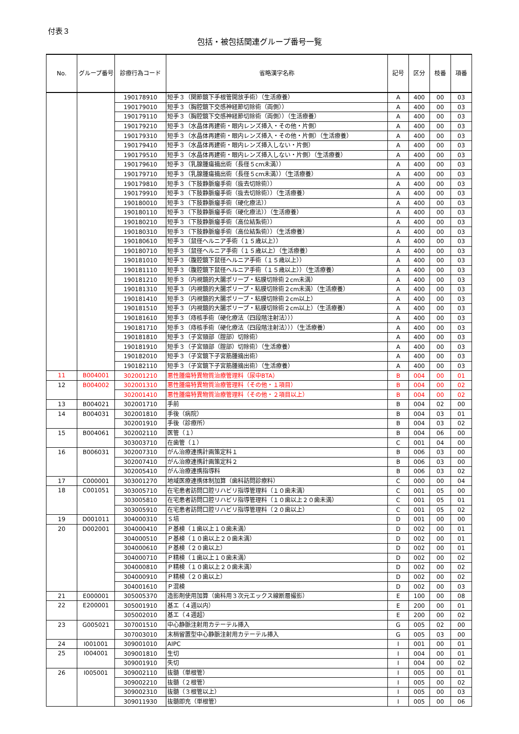付表３
包括・被包括関連グループ番号一覧
| No. | グループ番号 | 診療行為コード | 省略漢字名称 | 記号 | 区分 | 枝番 | 項番 |
| --- | --- | --- | --- | --- | --- | --- | --- |
| | | 190178910 | 短手３（関節鏡下手根管開放手術）（生活療養） | A | 400 | 00 | 03 |
| | | 190179010 | 短手３（胸腔鏡下交感神経節切除術（両側）） | A | 400 | 00 | 03 |
| | | 190179110 | 短手３（胸腔鏡下交感神経節切除術（両側））（生活療養） | A | 400 | 00 | 03 |
| | | 190179210 | 短手３（水晶体再建術・眼内レンズ挿入・その他・片側） | A | 400 | 00 | 03 |
| | | 190179310 | 短手３（水晶体再建術・眼内レンズ挿入・その他・片側）（生活療養） | A | 400 | 00 | 03 |
| | | 190179410 | 短手３（水晶体再建術・眼内レンズ挿入しない・片側） | A | 400 | 00 | 03 |
| | | 190179510 | 短手３（水晶体再建術・眼内レンズ挿入しない・片側）（生活療養） | A | 400 | 00 | 03 |
| | | 190179610 | 短手３（乳腺腫瘍摘出術（長径５cm未満）） | A | 400 | 00 | 03 |
| | | 190179710 | 短手３（乳腺腫瘍摘出術（長径５cm未満））（生活療養） | A | 400 | 00 | 03 |
| | | 190179810 | 短手３（下肢静脈瘤手術（抜去切除術）） | A | 400 | 00 | 03 |
| | | 190179910 | 短手３（下肢静脈瘤手術（抜去切除術））（生活療養） | A | 400 | 00 | 03 |
| | | 190180010 | 短手３（下肢静脈瘤手術（硬化療法）） | A | 400 | 00 | 03 |
| | | 190180110 | 短手３（下肢静脈瘤手術（硬化療法））（生活療養） | A | 400 | 00 | 03 |
| | | 190180210 | 短手３（下肢静脈瘤手術（高位結紮術）） | A | 400 | 00 | 03 |
| | | 190180310 | 短手３（下肢静脈瘤手術（高位結紮術））（生活療養） | A | 400 | 00 | 03 |
| | | 190180610 | 短手３（鼠径ヘルニア手術（１５歳以上）） | A | 400 | 00 | 03 |
| | | 190180710 | 短手３（鼠径ヘルニア手術（１５歳以上）（生活療養） | A | 400 | 00 | 03 |
| | | 190181010 | 短手３（腹腔鏡下鼠径ヘルニア手術（１５歳以上）） | A | 400 | 00 | 03 |
| | | 190181110 | 短手３（腹腔鏡下鼠径ヘルニア手術（１５歳以上））（生活療養） | A | 400 | 00 | 03 |
| | | 190181210 | 短手３（内視鏡的大腸ポリープ・粘膜切除術２cm未満） | A | 400 | 00 | 03 |
| | | 190181310 | 短手３（内視鏡的大腸ポリープ・粘膜切除術２cm未満）（生活療養） | A | 400 | 00 | 03 |
| | | 190181410 | 短手３（内視鏡的大腸ポリープ・粘膜切除術２cm以上） | A | 400 | 00 | 03 |
| | | 190181510 | 短手３（内視鏡的大腸ポリープ・粘膜切除術２cm以上）（生活療養） | A | 400 | 00 | 03 |
| | | 190181610 | 短手３（痔核手術（硬化療法（四段階注射法））） | A | 400 | 00 | 03 |
| | | 190181710 | 短手３（痔核手術（硬化療法（四段階注射法）））（生活療養） | A | 400 | 00 | 03 |
| | | 190181810 | 短手３（子宮頸部（腟部）切除術） | A | 400 | 00 | 03 |
| | | 190181910 | 短手３（子宮頸部（腟部）切除術）（生活療養） | A | 400 | 00 | 03 |
| | | 190182010 | 短手３（子宮鏡下子宮筋腫摘出術） | A | 400 | 00 | 03 |
| | | 190182110 | 短手３（子宮鏡下子宮筋腫摘出術）（生活療養） | A | 400 | 00 | 03 |
| 11 | B004001 | 302001210 | 悪性腫瘍特異物質治療管理料（尿中BTA） | B | 004 | 00 | 01 |
| 12 | B004002 | 302001310 | 悪性腫瘍特異物質治療管理料（その他・１項目） | B | 004 | 00 | 02 |
| | | 302001410 | 悪性腫瘍特異物質治療管理料（その他・２項目以上） | B | 004 | 00 | 02 |
| 13 | B004021 | 302001710 | 手前 | B | 004 | 02 | 00 |
| 14 | B004031 | 302001810 | 手後（病院） | B | 004 | 03 | 01 |
| | | 302001910 | 手後（診療所） | B | 004 | 03 | 02 |
| 15 | B004061 | 302002110 | 医管（１） | B | 004 | 06 | 00 |
| | | 303003710 | 在歯管（１） | C | 001 | 04 | 00 |
| 16 | B006031 | 302007310 | がん治療連携計画策定料１ | B | 006 | 03 | 00 |
| | | 302007410 | がん治療連携計画策定料２ | B | 006 | 03 | 00 |
| | | 302005410 | がん治療連携指導料 | B | 006 | 03 | 02 |
| 17 | C000001 | 303001270 | 地域医療連携体制加算（歯科訪問診療料） | C | 000 | 00 | 04 |
| 18 | C001051 | 303005710 | 在宅患者訪問口腔リハビリ指導管理料（１０歯未満） | C | 001 | 05 | 00 |
| | | 303005810 | 在宅患者訪問口腔リハビリ指導管理料（１０歯以上２０歯未満） | C | 001 | 05 | 01 |
| | | 303005910 | 在宅患者訪問口腔リハビリ指導管理料（２０歯以上） | C | 001 | 05 | 02 |
| 19 | D001011 | 304000310 | Ｓ培 | D | 001 | 00 | 00 |
| 20 | D002001 | 304000410 | Ｐ基検（１歯以上１０歯未満） | D | 002 | 00 | 01 |
| | | 304000510 | Ｐ基検（１０歯以上２０歯未満） | D | 002 | 00 | 01 |
| | | 304000610 | Ｐ基検（２０歯以上） | D | 002 | 00 | 01 |
| | | 304000710 | Ｐ精検（１歯以上１０歯未満） | D | 002 | 00 | 02 |
| | | 304000810 | Ｐ精検（１０歯以上２０歯未満） | D | 002 | 00 | 02 |
| | | 304000910 | Ｐ精検（２０歯以上） | D | 002 | 00 | 02 |
| | | 304001610 | Ｐ混検 | D | 002 | 00 | 03 |
| 21 | E000001 | 305005370 | 造影剤使用加算（歯科用３次元エックス線断層撮影） | E | 100 | 00 | 08 |
| 22 | E200001 | 305001910 | 基エ（４週以内） | E | 200 | 00 | 01 |
| | | 305002010 | 基エ（４週超） | E | 200 | 00 | 02 |
| 23 | G005021 | 307001510 | 中心静脈注射用カテーテル挿入 | G | 005 | 02 | 00 |
| | | 307003010 | 末梢留置型中心静脈注射用カテーテル挿入 | G | 005 | 03 | 00 |
| 24 | I001001 | 309001010 | AIPC | I | 001 | 00 | 01 |
| 25 | I004001 | 309001810 | 生切 | I | 004 | 00 | 01 |
| | | 309001910 | 失切 | I | 004 | 00 | 02 |
| 26 | I005001 | 309002110 | 抜髄（単根管） | I | 005 | 00 | 01 |
| | | 309002210 | 抜髄（２根管） | I | 005 | 00 | 02 |
| | | 309002310 | 抜髄（３根管以上） | I | 005 | 00 | 03 |
| | | 309011930 | 抜髄即充（単根管） | I | 005 | 00 | 06 |